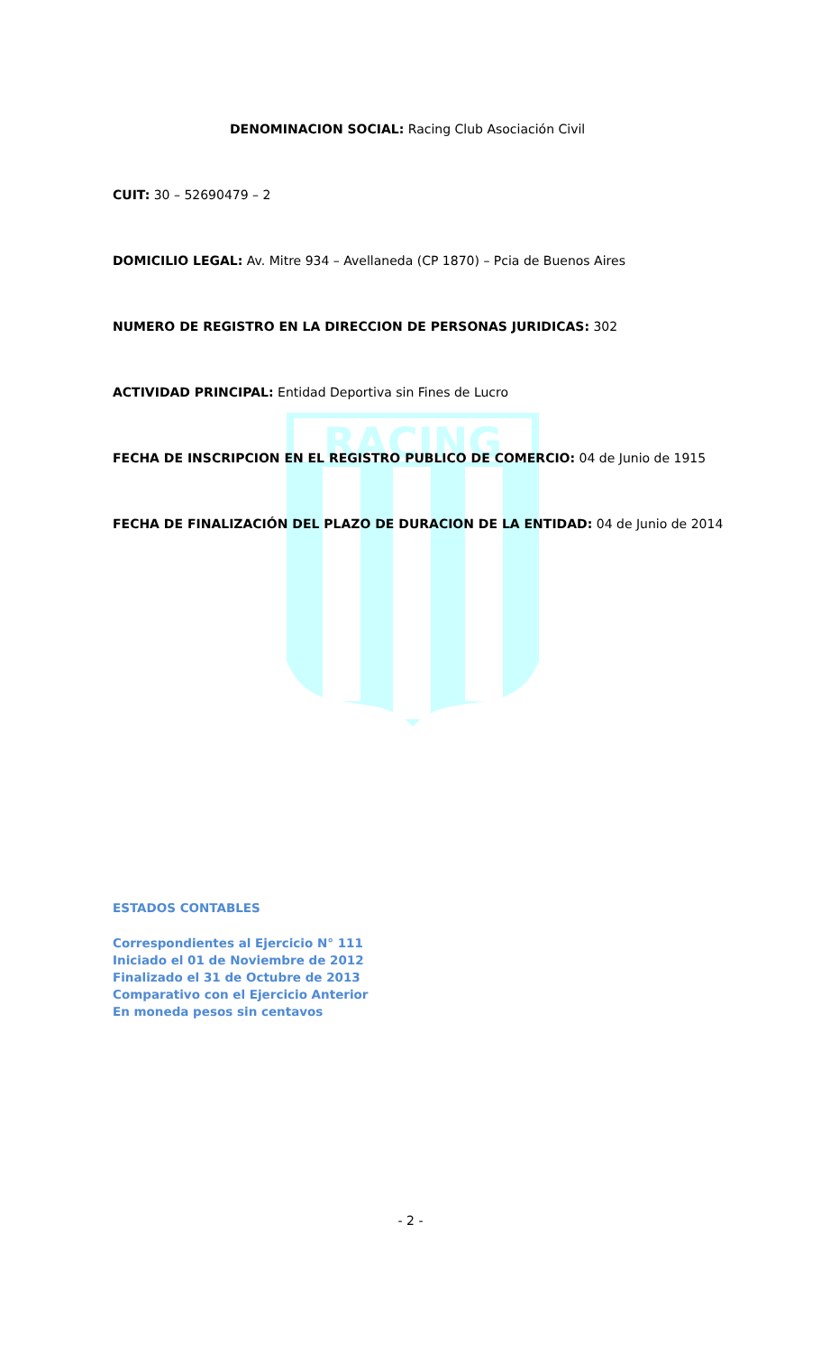RACING
DENOMINACION SOCIAL: Racing Club Asociación Civil
CUIT: 30 – 52690479 – 2
DOMICILIO LEGAL: Av. Mitre 934 – Avellaneda (CP 1870) – Pcia de Buenos Aires
NUMERO DE REGISTRO EN LA DIRECCION DE PERSONAS JURIDICAS: 302
ACTIVIDAD PRINCIPAL: Entidad Deportiva sin Fines de Lucro
FECHA DE INSCRIPCION EN EL REGISTRO PUBLICO DE COMERCIO: 04 de Junio de 1915
FECHA DE FINALIZACIÓN DEL PLAZO DE DURACION DE LA ENTIDAD: 04 de Junio de 2014
ESTADOS CONTABLES
Correspondientes al Ejercicio N° 111
Iniciado el 01 de Noviembre de 2012
Finalizado el 31 de Octubre de 2013
Comparativo con el Ejercicio Anterior
En moneda pesos sin centavos
- 2 -